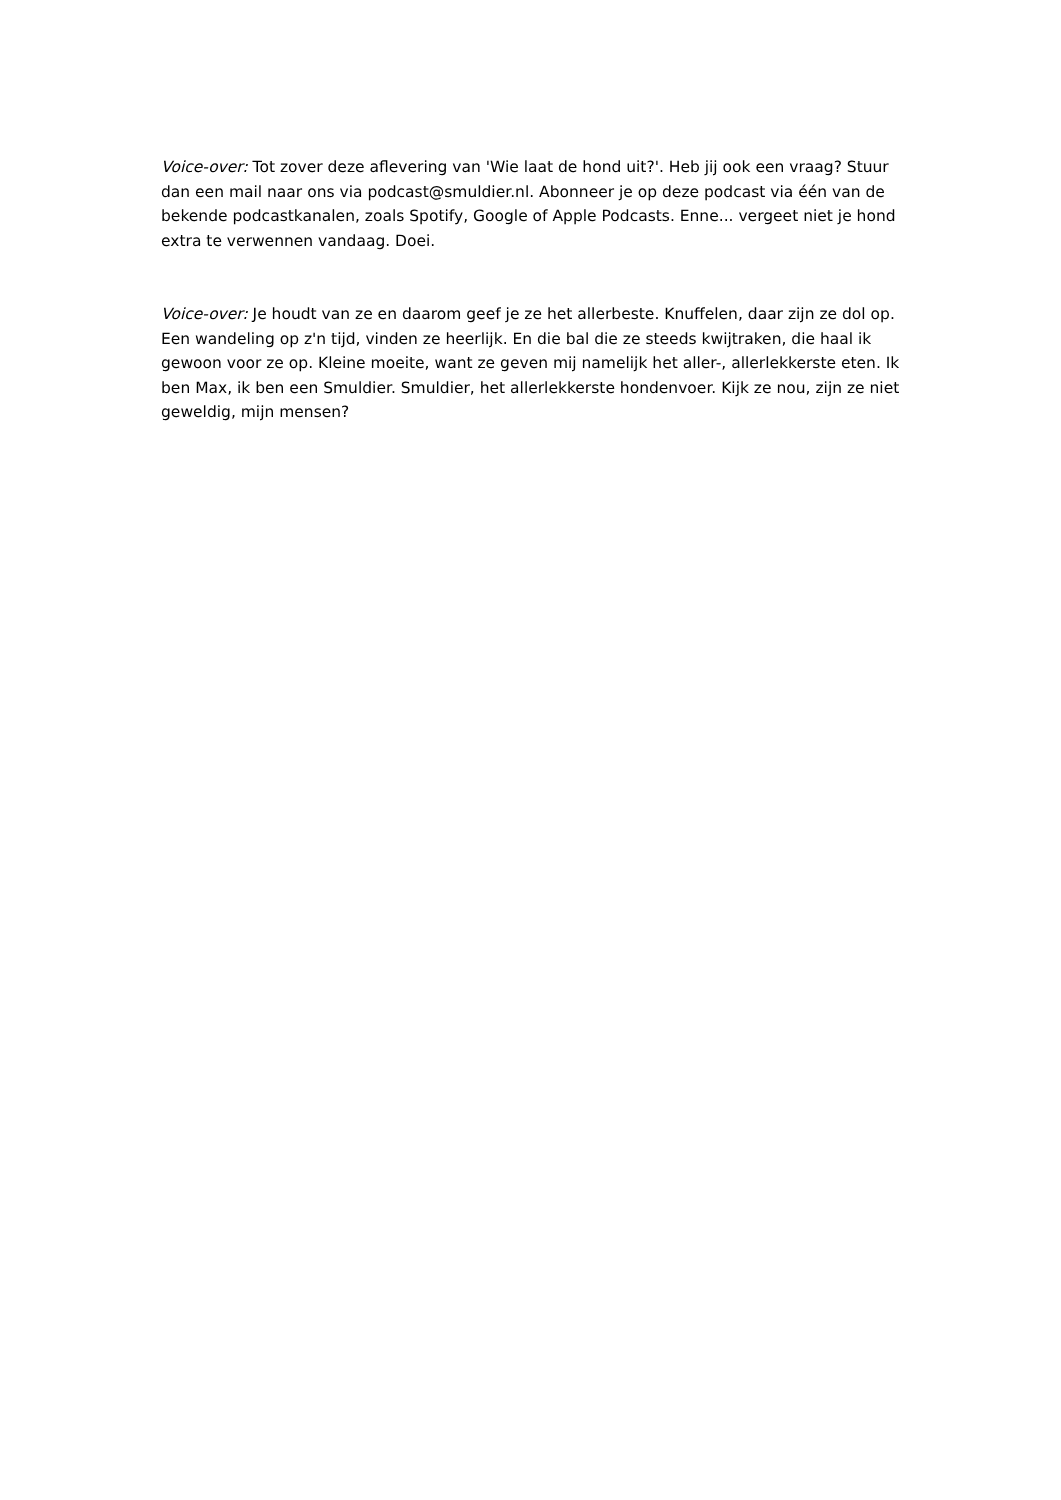Voice-over: Tot zover deze aflevering van 'Wie laat de hond uit?'. Heb jij ook een vraag? Stuur dan een mail naar ons via podcast@smuldier.nl. Abonneer je op deze podcast via één van de bekende podcastkanalen, zoals Spotify, Google of Apple Podcasts. Enne... vergeet niet je hond extra te verwennen vandaag. Doei.
Voice-over: Je houdt van ze en daarom geef je ze het allerbeste. Knuffelen, daar zijn ze dol op. Een wandeling op z'n tijd, vinden ze heerlijk. En die bal die ze steeds kwijtraken, die haal ik gewoon voor ze op. Kleine moeite, want ze geven mij namelijk het aller-, allerlekkerste eten. Ik ben Max, ik ben een Smuldier. Smuldier, het allerlekkerste hondenvoer. Kijk ze nou, zijn ze niet geweldig, mijn mensen?